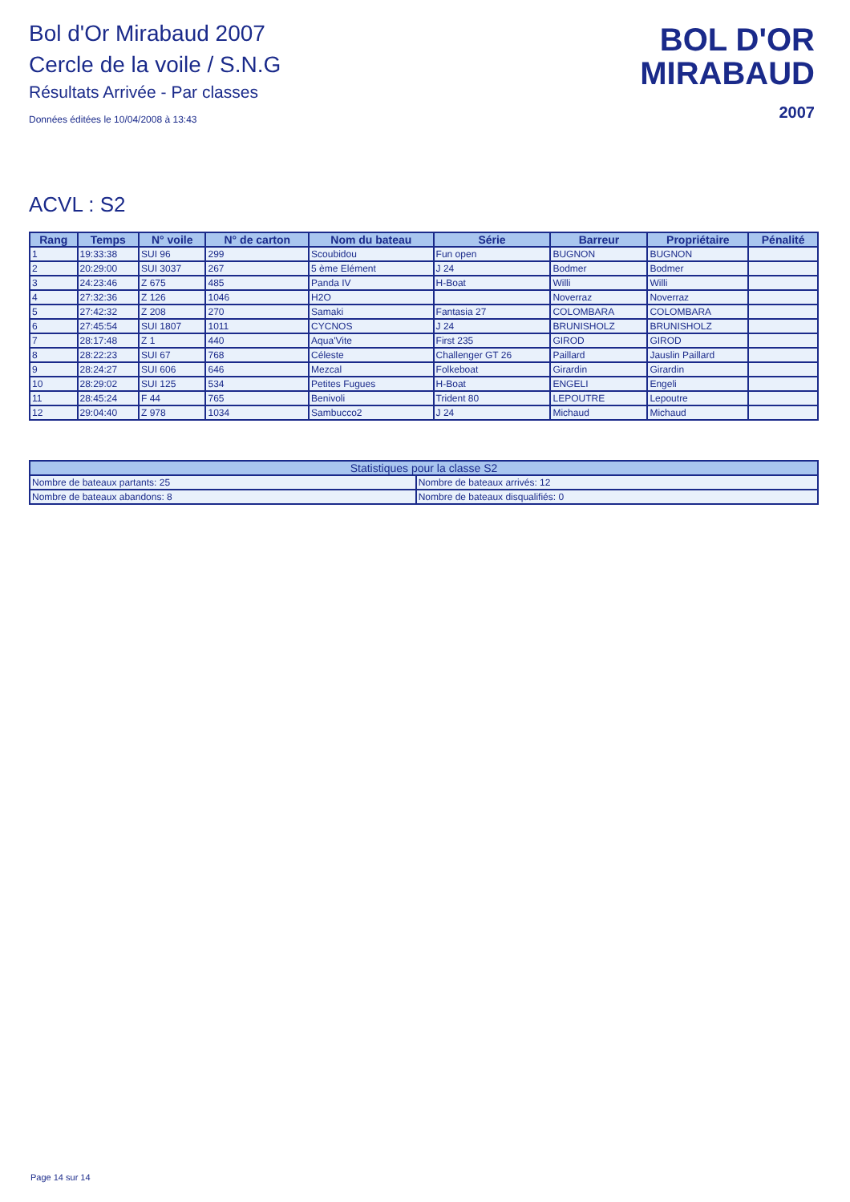Bol d'Or Mirabaud 2007
Cercle de la voile / S.N.G
Résultats Arrivée - Par classes
Données éditées le 10/04/2008 à 13:43
BOL D'OR
MIRABAUD
2007
ACVL : S2
| Rang | Temps | N° voile | N° de carton | Nom du bateau | Série | Barreur | Propriétaire | Pénalité |
| --- | --- | --- | --- | --- | --- | --- | --- | --- |
| 1 | 19:33:38 | SUI 96 | 299 | Scoubidou | Fun open | BUGNON | BUGNON | |
| 2 | 20:29:00 | SUI 3037 | 267 | 5 ème Elément | J 24 | Bodmer | Bodmer | |
| 3 | 24:23:46 | Z 675 | 485 | Panda IV | H-Boat | Willi | Willi | |
| 4 | 27:32:36 | Z 126 | 1046 | H2O | | Noverraz | Noverraz | |
| 5 | 27:42:32 | Z 208 | 270 | Samaki | Fantasia 27 | COLOMBARA | COLOMBARA | |
| 6 | 27:45:54 | SUI 1807 | 1011 | CYCNOS | J 24 | BRUNISHOLZ | BRUNISHOLZ | |
| 7 | 28:17:48 | Z 1 | 440 | Aqua'Vite | First 235 | GIROD | GIROD | |
| 8 | 28:22:23 | SUI 67 | 768 | Céleste | Challenger GT 26 | Paillard | Jauslin Paillard | |
| 9 | 28:24:27 | SUI 606 | 646 | Mezcal | Folkeboat | Girardin | Girardin | |
| 10 | 28:29:02 | SUI 125 | 534 | Petites Fugues | H-Boat | ENGELI | Engeli | |
| 11 | 28:45:24 | F 44 | 765 | Benivoli | Trident 80 | LEPOUTRE | Lepoutre | |
| 12 | 29:04:40 | Z 978 | 1034 | Sambucco2 | J 24 | Michaud | Michaud | |
| Statistiques pour la classe S2 | |
| --- | --- |
| Nombre de bateaux partants: 25 | Nombre de bateaux arrivés: 12 |
| Nombre de bateaux abandons: 8 | Nombre de bateaux disqualifiés: 0 |
Page 14 sur 14